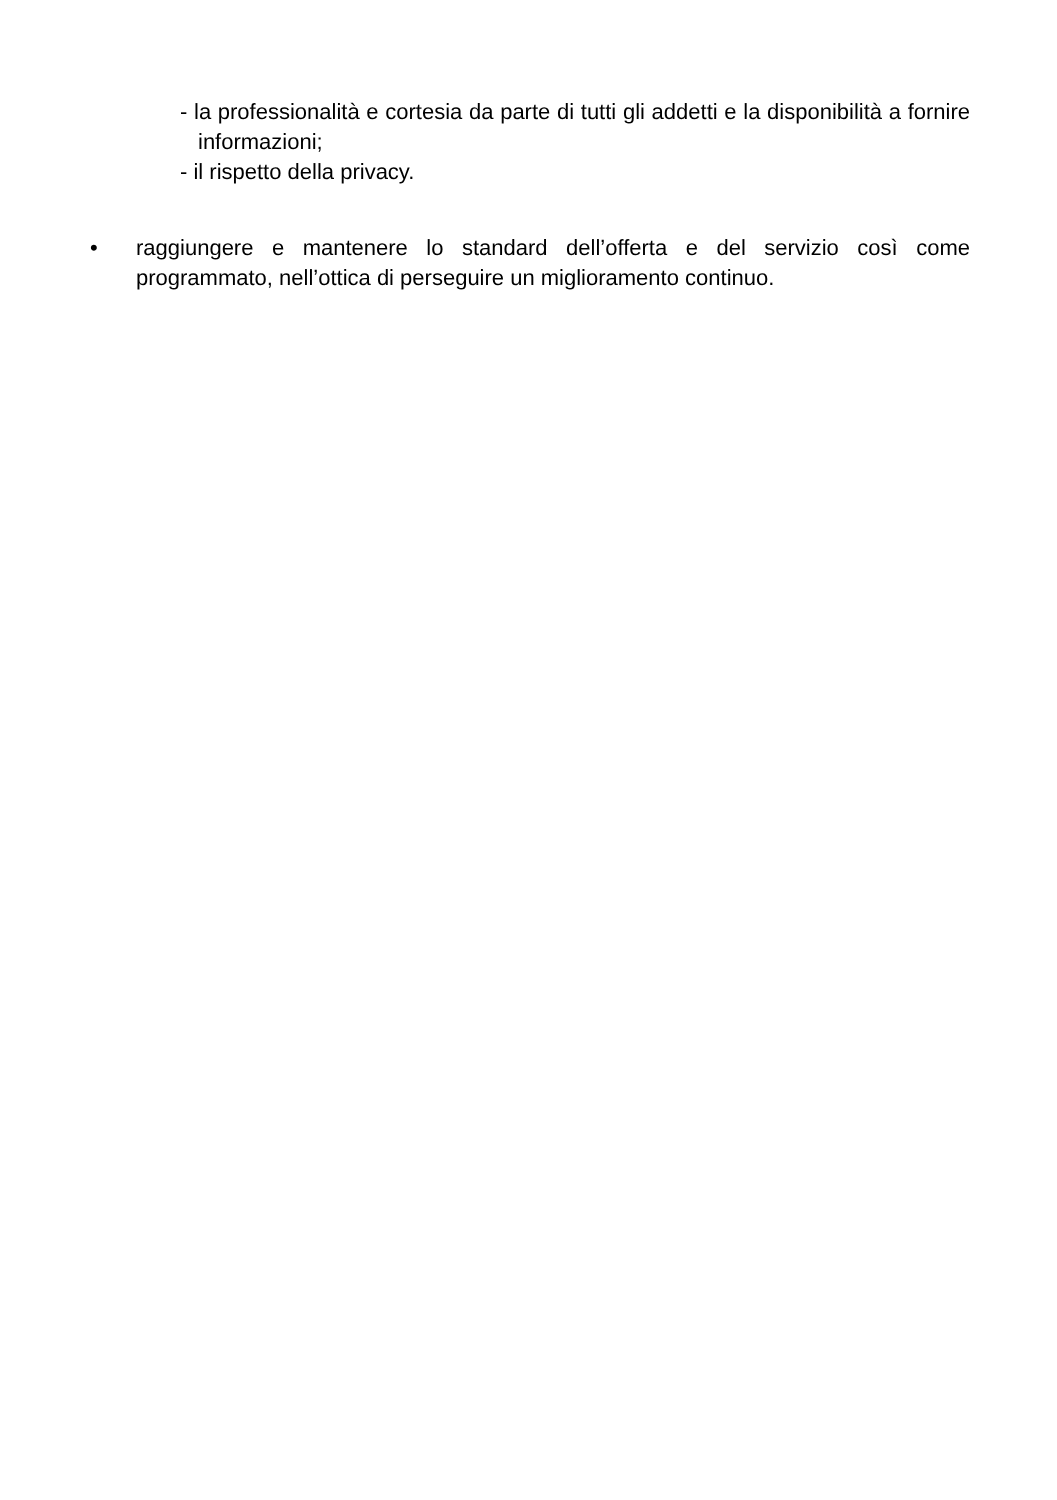- la professionalità e cortesia da parte di tutti gli addetti e la disponibilità a fornire informazioni;
- il rispetto della privacy.
• raggiungere e mantenere lo standard dell’offerta e del servizio così come programmato, nell’ottica di perseguire un miglioramento continuo.